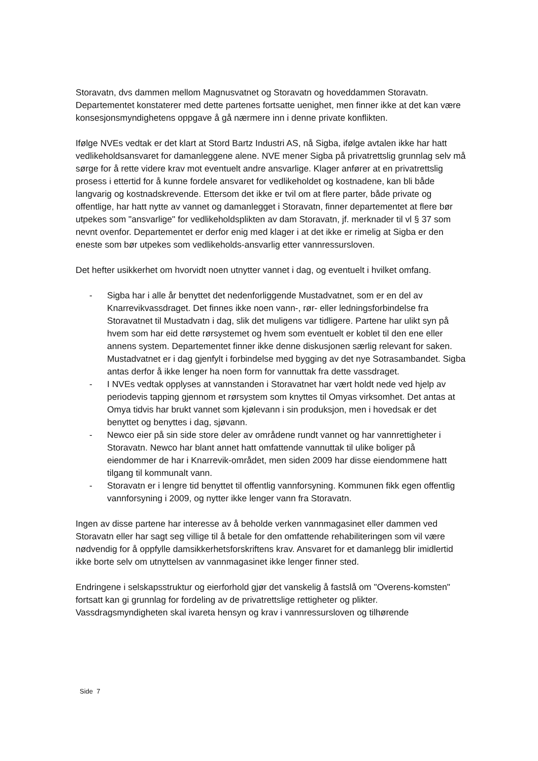Storavatn, dvs dammen mellom Magnusvatnet og Storavatn og hoveddammen Storavatn. Departementet konstaterer med dette partenes fortsatte uenighet, men finner ikke at det kan være konsesjonsmyndighetens oppgave å gå nærmere inn i denne private konflikten.
Ifølge NVEs vedtak er det klart at Stord Bartz Industri AS, nå Sigba, ifølge avtalen ikke har hatt vedlikeholdsansvaret for damanleggene alene. NVE mener Sigba på privatrettslig grunnlag selv må sørge for å rette videre krav mot eventuelt andre ansvarlige. Klager anfører at en privatrettslig prosess i ettertid for å kunne fordele ansvaret for vedlikeholdet og kostnadene, kan bli både langvarig og kostnadskrevende. Ettersom det ikke er tvil om at flere parter, både private og offentlige, har hatt nytte av vannet og damanlegget i Storavatn, finner departementet at flere bør utpekes som "ansvarlige" for vedlikeholdsplikten av dam Storavatn, jf. merknader til vl § 37 som nevnt ovenfor. Departementet er derfor enig med klager i at det ikke er rimelig at Sigba er den eneste som bør utpekes som vedlikeholds-ansvarlig etter vannressursloven.
Det hefter usikkerhet om hvorvidt noen utnytter vannet i dag, og eventuelt i hvilket omfang.
- Sigba har i alle år benyttet det nedenforliggende Mustadvatnet, som er en del av Knarrevikvassdraget. Det finnes ikke noen vann-, rør- eller ledningsforbindelse fra Storavatnet til Mustadvatn i dag, slik det muligens var tidligere. Partene har ulikt syn på hvem som har eid dette rørsystemet og hvem som eventuelt er koblet til den ene eller annens system. Departementet finner ikke denne diskusjonen særlig relevant for saken. Mustadvatnet er i dag gjenfylt i forbindelse med bygging av det nye Sotrasambandet. Sigba antas derfor å ikke lenger ha noen form for vannuttak fra dette vassdraget.
- I NVEs vedtak opplyses at vannstanden i Storavatnet har vært holdt nede ved hjelp av periodevis tapping gjennom et rørsystem som knyttes til Omyas virksomhet. Det antas at Omya tidvis har brukt vannet som kjølevann i sin produksjon, men i hovedsak er det benyttet og benyttes i dag, sjøvann.
- Newco eier på sin side store deler av områdene rundt vannet og har vannrettigheter i Storavatn. Newco har blant annet hatt omfattende vannuttak til ulike boliger på eiendommer de har i Knarrevik-området, men siden 2009 har disse eiendommene hatt tilgang til kommunalt vann.
- Storavatn er i lengre tid benyttet til offentlig vannforsyning. Kommunen fikk egen offentlig vannforsyning i 2009, og nytter ikke lenger vann fra Storavatn.
Ingen av disse partene har interesse av å beholde verken vannmagasinet eller dammen ved Storavatn eller har sagt seg villige til å betale for den omfattende rehabiliteringen som vil være nødvendig for å oppfylle damsikkerhetsforskriftens krav. Ansvaret for et damanlegg blir imidlertid ikke borte selv om utnyttelsen av vannmagasinet ikke lenger finner sted.
Endringene i selskapsstruktur og eierforhold gjør det vanskelig å fastslå om "Overens-komsten" fortsatt kan gi grunnlag for fordeling av de privatrettslige rettigheter og plikter. Vassdragsmyndigheten skal ivareta hensyn og krav i vannressursloven og tilhørende
Side 7